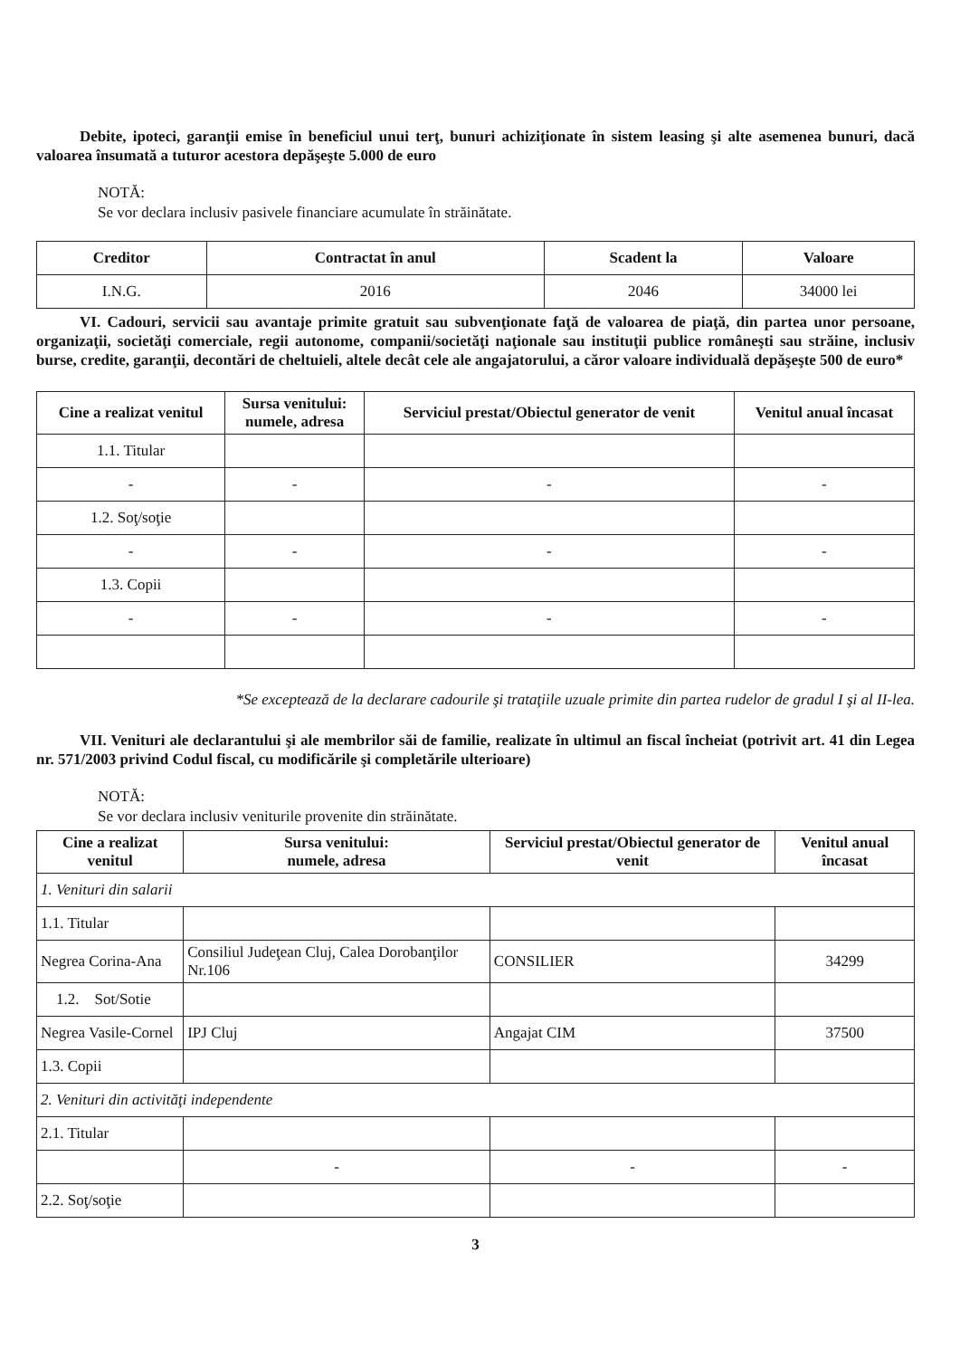Debite, ipoteci, garanţii emise în beneficiul unui terţ, bunuri achiziţionate în sistem leasing şi alte asemenea bunuri, dacă valoarea însumată a tuturor acestora depăşeşte 5.000 de euro
NOTĂ:
Se vor declara inclusiv pasivele financiare acumulate în străinătate.
| Creditor | Contractat în anul | Scadent la | Valoare |
| --- | --- | --- | --- |
| I.N.G. | 2016 | 2046 | 34000 lei |
VI. Cadouri, servicii sau avantaje primite gratuit sau subvenţionate faţă de valoarea de piaţă, din partea unor persoane, organizaţii, societăţi comerciale, regii autonome, companii/societăţi naţionale sau instituţii publice româneşti sau străine, inclusiv burse, credite, garanţii, decontări de cheltuieli, altele decât cele ale angajatorului, a căror valoare individuală depăşeşte 500 de euro*
| Cine a realizat venitul | Sursa venitului: numele, adresa | Serviciul prestat/Obiectul generator de venit | Venitul anual încasat |
| --- | --- | --- | --- |
| 1.1. Titular | | | |
| - | - | - | - |
| 1.2. Soţ/soţie | | | |
| - | - | - | - |
| 1.3. Copii | | | |
| - | - | - | - |
*Se exceptează de la declarare cadourile şi trataţiile uzuale primite din partea rudelor de gradul I şi al II-lea.
VII. Venituri ale declarantului şi ale membrilor săi de familie, realizate în ultimul an fiscal încheiat (potrivit art. 41 din Legea nr. 571/2003 privind Codul fiscal, cu modificările şi completările ulterioare)
NOTĂ:
Se vor declara inclusiv veniturile provenite din străinătate.
| Cine a realizat venitul | Sursa venitului: numele, adresa | Serviciul prestat/Obiectul generator de venit | Venitul anual încasat |
| --- | --- | --- | --- |
| 1. Venituri din salarii | | | |
| 1.1. Titular | | | |
| Negrea Corina-Ana | Consiliul Judeţean Cluj, Calea Dorobanţilor Nr.106 | CONSILIER | 34299 |
| 1.2. Sot/Sotie | | | |
| Negrea Vasile-Cornel | IPJ Cluj | Angajat CIM | 37500 |
| 1.3. Copii | | | |
| 2. Venituri din activităţi independente | | | |
| 2.1. Titular | | | |
| | - | - | - |
| 2.2. Soţ/soţie | | | |
3